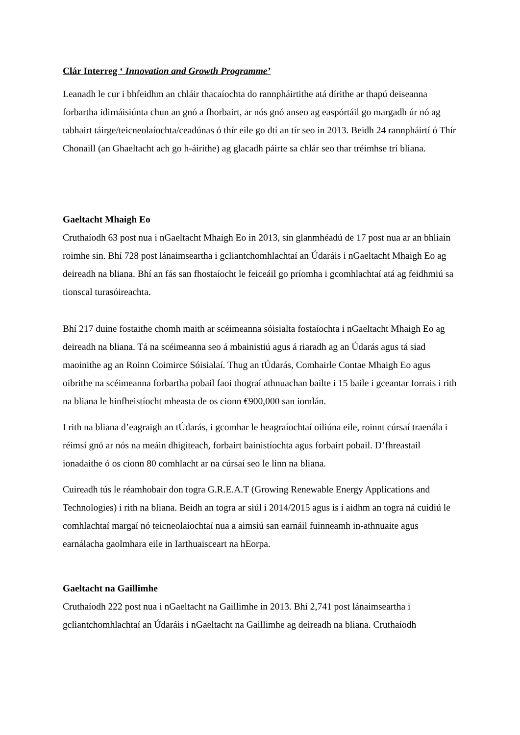Clár Interreg ‘ Innovation and Growth Programme’
Leanadh le cur i bhfeidhm an chláir thacaíochta do rannpháirtithe atá dírithe ar thapú deiseanna forbartha idirnáisiúnta chun an gnó a fhorbairt, ar nós gnó anseo ag easpórtáil go margadh úr nó ag tabhairt táirge/teicneolaíochta/ceadúnas ó thír eile go dtí an tír seo in 2013. Beidh 24 rannpháirtí ó Thír Chonaill (an Ghaeltacht ach go h-áirithe) ag glacadh páirte sa chlár seo thar tréimhse trí bliana.
Gaeltacht Mhaigh Eo
Cruthaíodh 63 post nua i nGaeltacht Mhaigh Eo in 2013, sin glanmhéadú de 17 post nua ar an bhliain roimhe sin. Bhí 728 post lánaimseartha i gcliantchomhlachtaí an Údaráis i nGaeltacht Mhaigh Eo ag deireadh na bliana. Bhí an fás san fhostaíocht le feiceáil go príomha i gcomhlachtaí atá ag feidhmiú sa tionscal turasóireachta.
Bhí 217 duine fostaithe chomh maith ar scéimeanna sóisialta fostaíochta i nGaeltacht Mhaigh Eo ag deireadh na bliana. Tá na scéimeanna seo á mbainistiú agus á riaradh ag an Údarás agus tá siad maoinithe ag an Roinn Coimirce Sóisialaí. Thug an tÚdarás, Comhairle Contae Mhaigh Eo agus oibrithe na scéimeanna forbartha pobail faoi thograí athnuachan bailte i 15 baile i gceantar Iorrais i rith na bliana le hinfheistíocht mheasta de os cionn €900,000 san iomlán.
I rith na bliana d’eagraigh an tÚdarás, i gcomhar le heagraíochtaí oiliúna eile, roinnt cúrsaí traenála i réimsí gnó ar nós na meáin dhigiteach, forbairt bainistíochta agus forbairt pobail. D’fhreastail ionadaithe ó os cionn 80 comhlacht ar na cúrsaí seo le linn na bliana.
Cuireadh tús le réamhobair don togra G.R.E.A.T (Growing Renewable Energy Applications and Technologies) i rith na bliana. Beidh an togra ar siúl i 2014/2015 agus is í aidhm an togra ná cuidiú le comhlachtaí margaí nó teicneolaíochtaí nua a aimsiú san earnáil fuinneamh in-athnuaite agus earnálacha gaolmhara eile in Iarthuaisceart na hEorpa.
Gaeltacht na Gaillimhe
Cruthaíodh 222 post nua i nGaeltacht na Gaillimhe in 2013. Bhí 2,741 post lánaimseartha i gcliantchomhlachtaí an Údaráis i nGaeltacht na Gaillimhe ag deireadh na bliana. Cruthaíodh